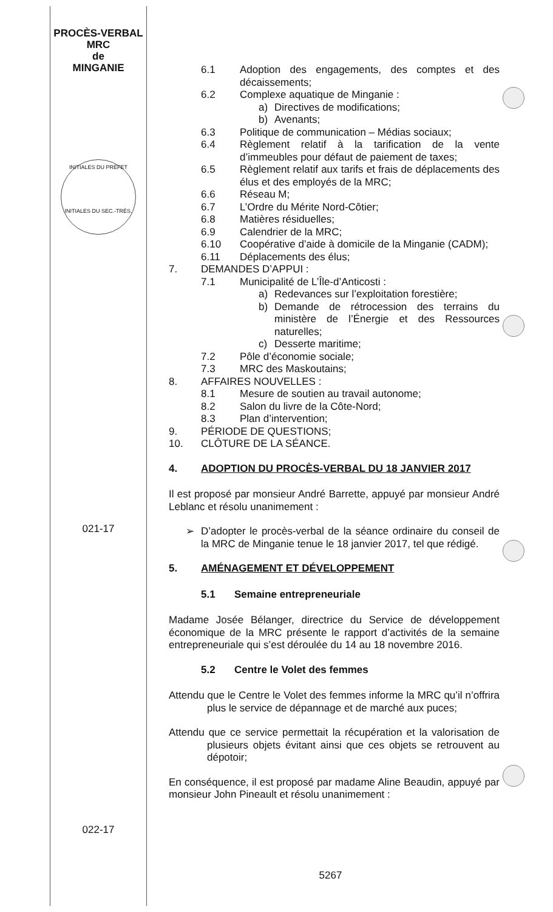PROCÈS-VERBAL
MRC
de
MINGANIE
INITIALES DU PRÉFET
INITIALES DU SEC.-TRÉS.
021-17
022-17
6.1 Adoption des engagements, des comptes et des décaissements;
6.2 Complexe aquatique de Minganie :
a) Directives de modifications;
b) Avenants;
6.3 Politique de communication – Médias sociaux;
6.4 Règlement relatif à la tarification de la vente d’immeubles pour défaut de paiement de taxes;
6.5 Règlement relatif aux tarifs et frais de déplacements des élus et des employés de la MRC;
6.6 Réseau M;
6.7 L’Ordre du Mérite Nord-Côtier;
6.8 Matières résiduelles;
6.9 Calendrier de la MRC;
6.10 Coopérative d’aide à domicile de la Minganie (CADM);
6.11 Déplacements des élus;
7. DEMANDES D’APPUI :
7.1 Municipalité de L’Île-d’Anticosti :
a) Redevances sur l’exploitation forestière;
b) Demande de rétrocession des terrains du ministère de l’Énergie et des Ressources naturelles;
c) Desserte maritime;
7.2 Pôle d’économie sociale;
7.3 MRC des Maskoutains;
8. AFFAIRES NOUVELLES :
8.1 Mesure de soutien au travail autonome;
8.2 Salon du livre de la Côte-Nord;
8.3 Plan d’intervention;
9. PÉRIODE DE QUESTIONS;
10. CLÔTURE DE LA SÉANCE.
4. ADOPTION DU PROCÈS-VERBAL DU 18 JANVIER 2017
Il est proposé par monsieur André Barrette, appuyé par monsieur André Leblanc et résolu unanimement :
➢ D’adopter le procès-verbal de la séance ordinaire du conseil de la MRC de Minganie tenue le 18 janvier 2017, tel que rédigé.
5. AMÉNAGEMENT ET DÉVELOPPEMENT
5.1 Semaine entrepreneuriale
Madame Josée Bélanger, directrice du Service de développement économique de la MRC présente le rapport d’activités de la semaine entrepreneuriale qui s’est déroulée du 14 au 18 novembre 2016.
5.2 Centre le Volet des femmes
Attendu que le Centre le Volet des femmes informe la MRC qu’il n’offrira plus le service de dépannage et de marché aux puces;
Attendu que ce service permettait la récupération et la valorisation de plusieurs objets évitant ainsi que ces objets se retrouvent au dépotoir;
En conséquence, il est proposé par madame Aline Beaudin, appuyé par monsieur John Pineault et résolu unanimement :
5267